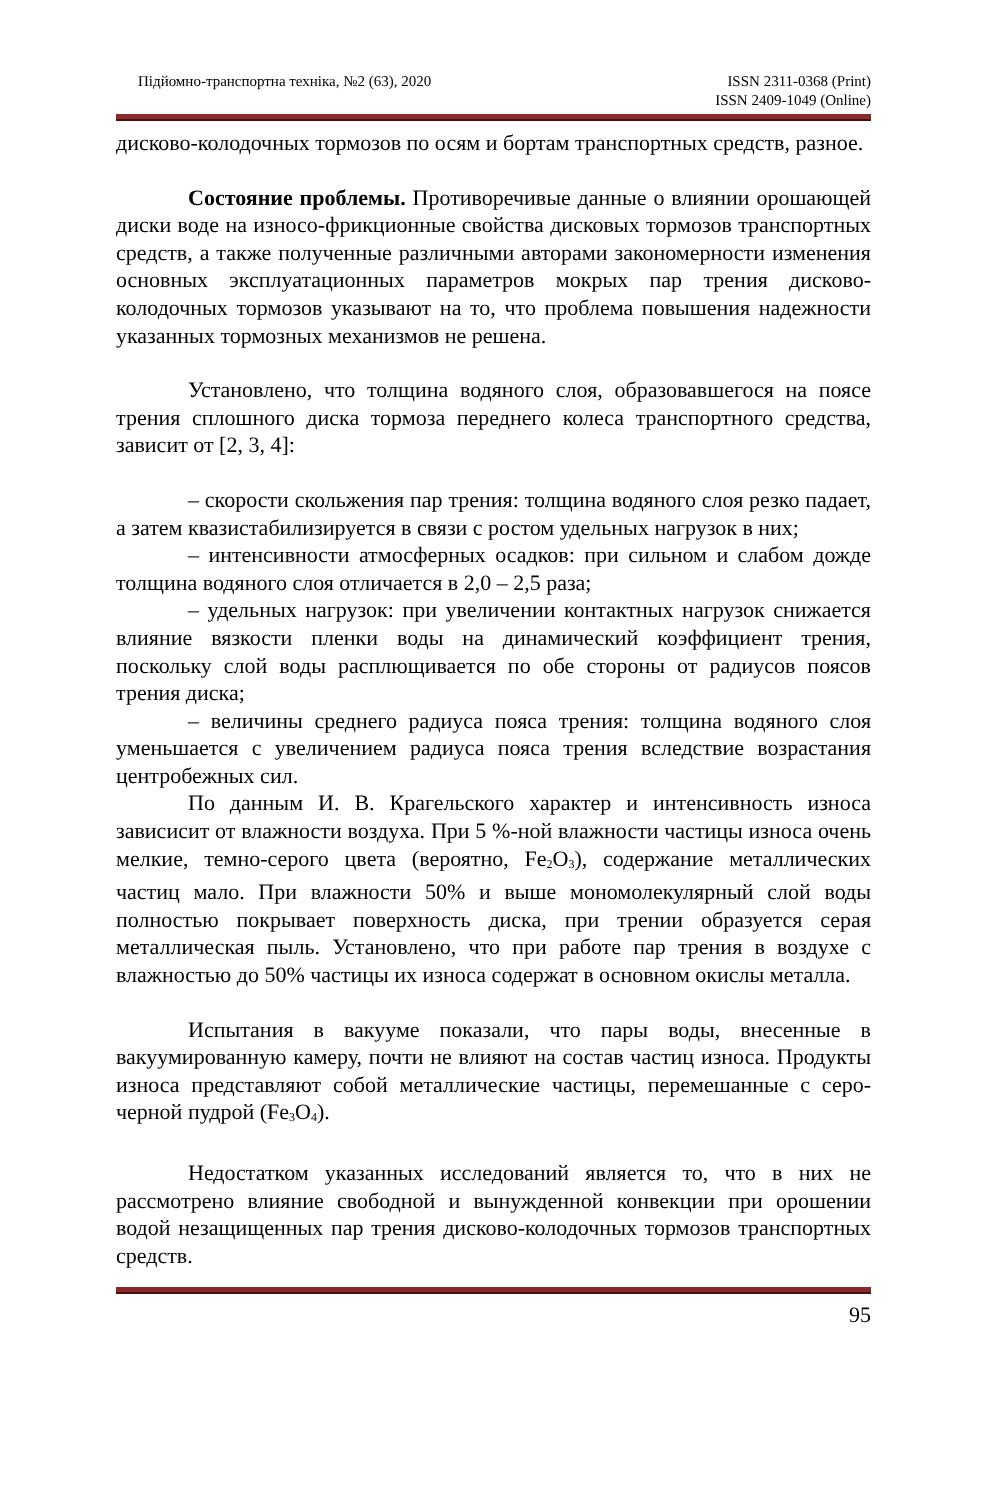Підйомно-транспортна техніка, №2 (63), 2020 ISSN 2311-0368 (Print)
ISSN 2409-1049 (Online)
дисково-колодочных тормозов по осям и бортам транспортных средств, разное.
Состояние проблемы. Противоречивые данные о влиянии орошающей диски воде на износо-фрикционные свойства дисковых тормозов транспортных средств, а также полученные различными авторами закономерности изменения основных эксплуатационных параметров мокрых пар трения дисково-колодочных тормозов указывают на то, что проблема повышения надежности указанных тормозных механизмов не решена.
Установлено, что толщина водяного слоя, образовавшегося на поясе трения сплошного диска тормоза переднего колеса транспортного средства, зависит от [2, 3, 4]:
– скорости скольжения пар трения: толщина водяного слоя резко падает, а затем квазистабилизируется в связи с ростом удельных нагрузок в них;
– интенсивности атмосферных осадков: при сильном и слабом дожде толщина водяного слоя отличается в 2,0 – 2,5 раза;
– удельных нагрузок: при увеличении контактных нагрузок снижается влияние вязкости пленки воды на динамический коэффициент трения, поскольку слой воды расплющивается по обе стороны от радиусов поясов трения диска;
– величины среднего радиуса пояса трения: толщина водяного слоя уменьшается с увеличением радиуса пояса трения вследствие возрастания центробежных сил.
По данным И. В. Крагельского характер и интенсивность износа зависисит от влажности воздуха. При 5 %-ной влажности частицы износа очень мелкие, темно-серого цвета (вероятно, Fe<sub>2</sub>O<sub>3</sub>), содержание металлических частиц мало. При влажности 50% и выше мономолекулярный слой воды полностью покрывает поверхность диска, при трении образуется серая металлическая пыль. Установлено, что при работе пар трения в воздухе с влажностью до 50% частицы их износа содержат в основном окислы металла.
Испытания в вакууме показали, что пары воды, внесенные в вакуумированную камеру, почти не влияют на состав частиц износа. Продукты износа представляют собой металлические частицы, перемешанные с серо-черной пудрой (Fe<sub>3</sub>O<sub>4</sub>).
Недостатком указанных исследований является то, что в них не рассмотрено влияние свободной и вынужденной конвекции при орошении водой незащищенных пар трения дисково-колодочных тормозов транспортных средств.
95